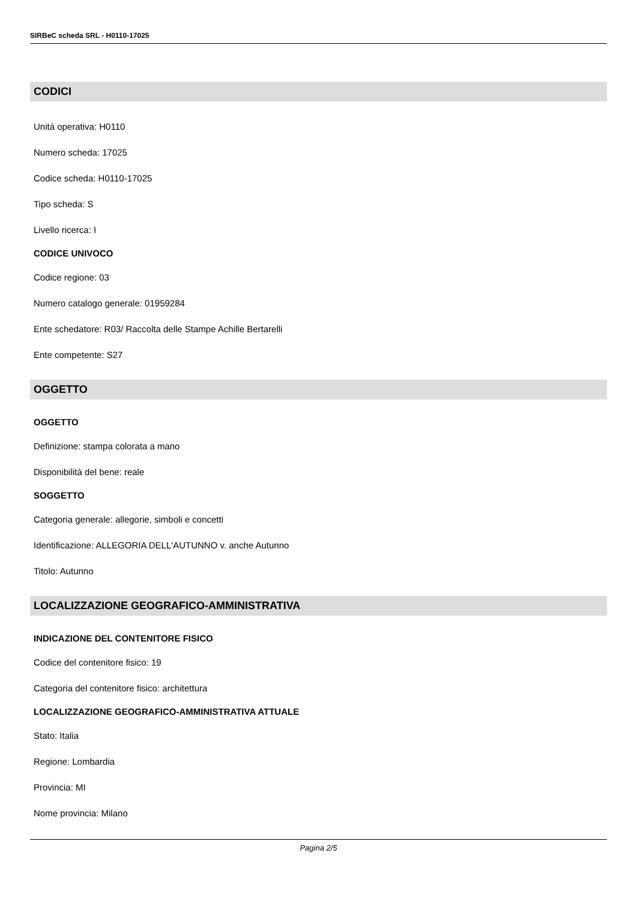SIRBeC scheda SRL - H0110-17025
CODICI
Unità operativa: H0110
Numero scheda: 17025
Codice scheda: H0110-17025
Tipo scheda: S
Livello ricerca: I
CODICE UNIVOCO
Codice regione: 03
Numero catalogo generale: 01959284
Ente schedatore: R03/ Raccolta delle Stampe Achille Bertarelli
Ente competente: S27
OGGETTO
OGGETTO
Definizione: stampa colorata a mano
Disponibilità del bene: reale
SOGGETTO
Categoria generale: allegorie, simboli e concetti
Identificazione: ALLEGORIA DELL'AUTUNNO v. anche Autunno
Titolo: Autunno
LOCALIZZAZIONE GEOGRAFICO-AMMINISTRATIVA
INDICAZIONE DEL CONTENITORE FISICO
Codice del contenitore fisico: 19
Categoria del contenitore fisico: architettura
LOCALIZZAZIONE GEOGRAFICO-AMMINISTRATIVA ATTUALE
Stato: Italia
Regione: Lombardia
Provincia: MI
Nome provincia: Milano
Pagina 2/5